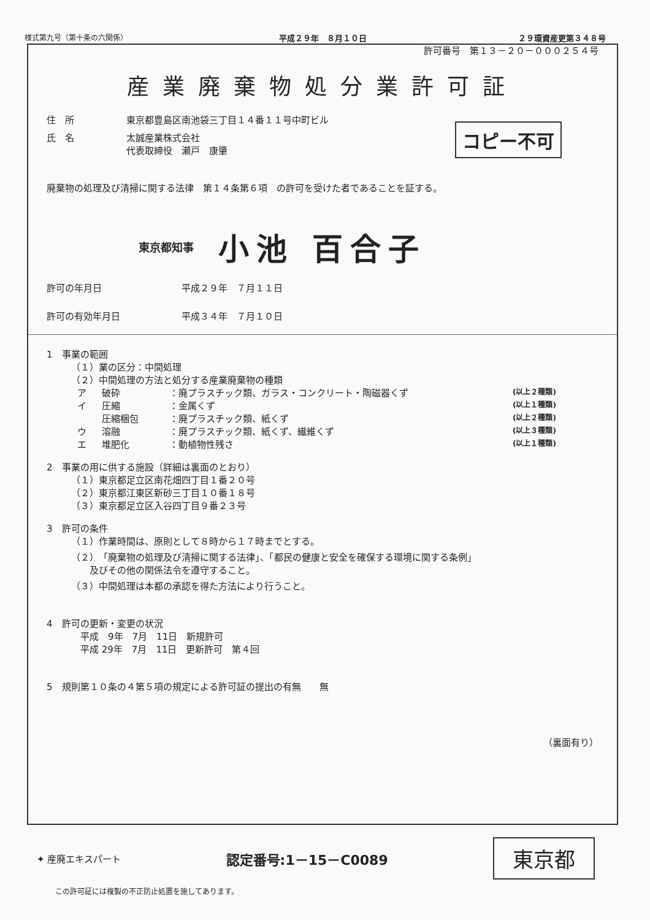様式第九号（第十条の六関係） 平成２９年　８月１０日 ２９環資産更第３４８号
許可番号　第１３－２０－０００２５４号
産業廃棄物処分業許可証
住　所 東京都豊島区南池袋三丁目１４番１１号中町ビル
氏　名 太誠産業株式会社
代表取締役　瀬戸　康肇
コピー不可
廃棄物の処理及び清掃に関する法律　第１４条第６項　の許可を受けた者であることを証する。
東京都知事 小池 百合子
許可の年月日 平成２９年　７月１１日
許可の有効年月日 平成３４年　７月１０日
1　事業の範囲
（１）業の区分：中間処理
（２）中間処理の方法と処分する産業廃棄物の種類
ア 破砕 ：廃プラスチック類、ガラス・コンクリート・陶磁器くず (以上２種類) イ 圧縮 ：金属くず (以上１種類) 圧縮梱包 ：廃プラスチック類、紙くず (以上２種類) ウ 溶融 ：廃プラスチック類、紙くず、繊維くず (以上３種類) エ 堆肥化 ：動植物性残さ (以上１種類)
2　事業の用に供する施設（詳細は裏面のとおり）
（１）東京都足立区南花畑四丁目１番２０号
（２）東京都江東区新砂三丁目１０番１８号
（３）東京都足立区入谷四丁目９番２３号
3　許可の条件
（１）作業時間は、原則として８時から１７時までとする。
（２）「廃棄物の処理及び清掃に関する法律」、「都民の健康と安全を確保する環境に関する条例」
　　及びその他の関係法令を遵守すること。
（３）中間処理は本都の承認を得た方法により行うこと。
4　許可の更新・変更の状況
　平成　9年　7月　11日　新規許可
　平成 29年　7月　11日　更新許可　第４回
5　規則第１０条の４第５項の規定による許可証の提出の有無　　無
（裏面有り）
✦ 産廃エキスパート 認定番号:1－15－C0089 東京都
この許可証には複製の不正防止処置を施してあります。